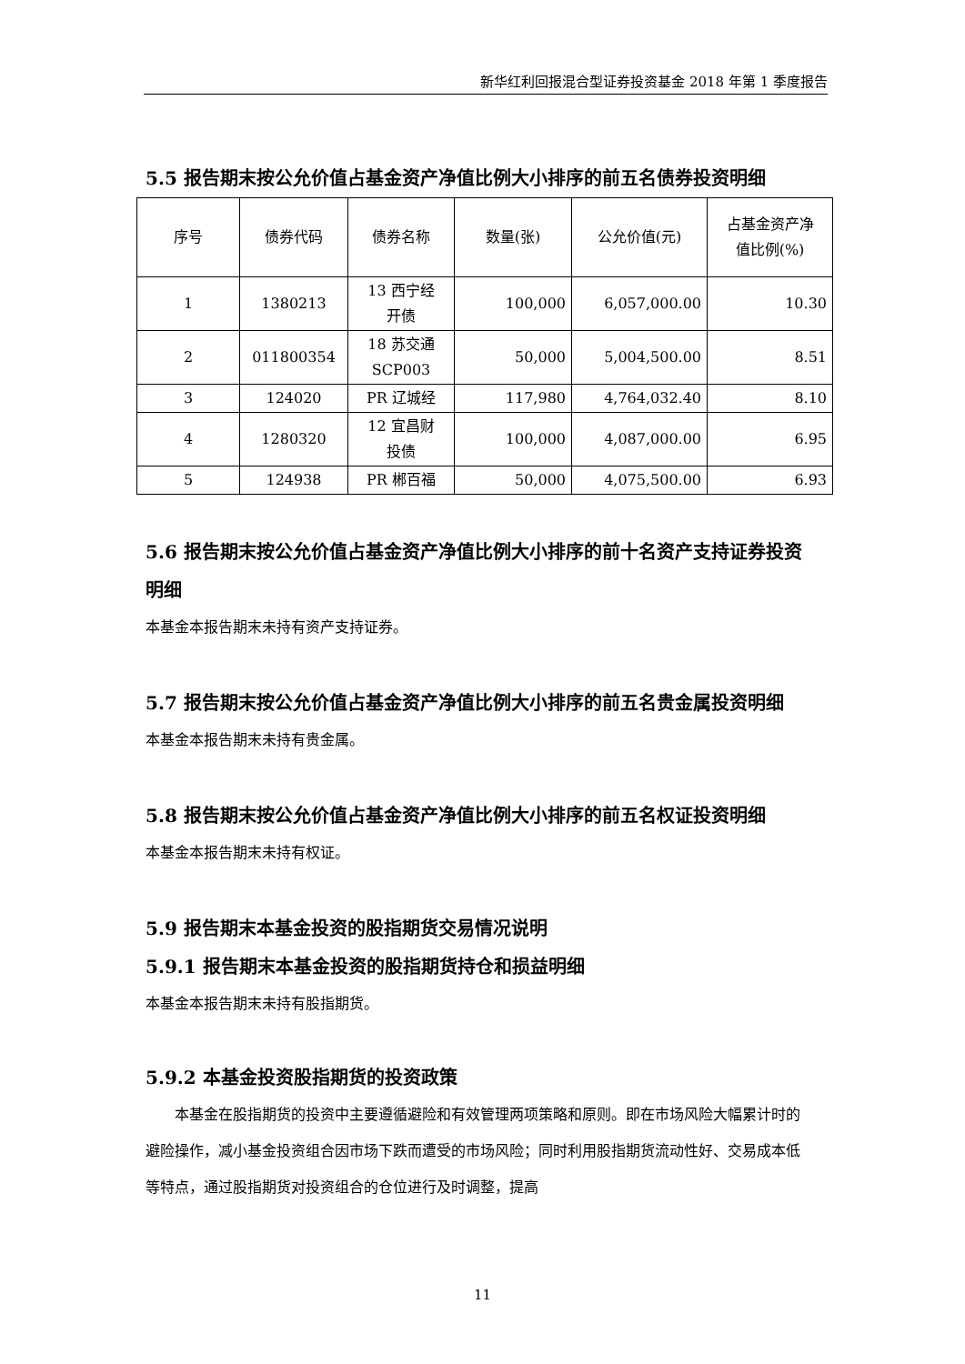新华红利回报混合型证券投资基金 2018 年第 1 季度报告
5.5 报告期末按公允价值占基金资产净值比例大小排序的前五名债券投资明细
| 序号 | 债券代码 | 债券名称 | 数量(张) | 公允价值(元) | 占基金资产净 值比例(%) |
| --- | --- | --- | --- | --- | --- |
| 1 | 1380213 | 13 西宁经 开债 | 100,000 | 6,057,000.00 | 10.30 |
| 2 | 011800354 | 18 苏交通 SCP003 | 50,000 | 5,004,500.00 | 8.51 |
| 3 | 124020 | PR 辽城经 | 117,980 | 4,764,032.40 | 8.10 |
| 4 | 1280320 | 12 宜昌财 投债 | 100,000 | 4,087,000.00 | 6.95 |
| 5 | 124938 | PR 郴百福 | 50,000 | 4,075,500.00 | 6.93 |
5.6 报告期末按公允价值占基金资产净值比例大小排序的前十名资产支持证券投资明细
本基金本报告期末未持有资产支持证券。
5.7 报告期末按公允价值占基金资产净值比例大小排序的前五名贵金属投资明细
本基金本报告期末未持有贵金属。
5.8 报告期末按公允价值占基金资产净值比例大小排序的前五名权证投资明细
本基金本报告期末未持有权证。
5.9 报告期末本基金投资的股指期货交易情况说明
5.9.1 报告期末本基金投资的股指期货持仓和损益明细
本基金本报告期末未持有股指期货。
5.9.2 本基金投资股指期货的投资政策
本基金在股指期货的投资中主要遵循避险和有效管理两项策略和原则。即在市场风险大幅累计时的避险操作，减小基金投资组合因市场下跌而遭受的市场风险；同时利用股指期货流动性好、交易成本低等特点，通过股指期货对投资组合的仓位进行及时调整，提高
11